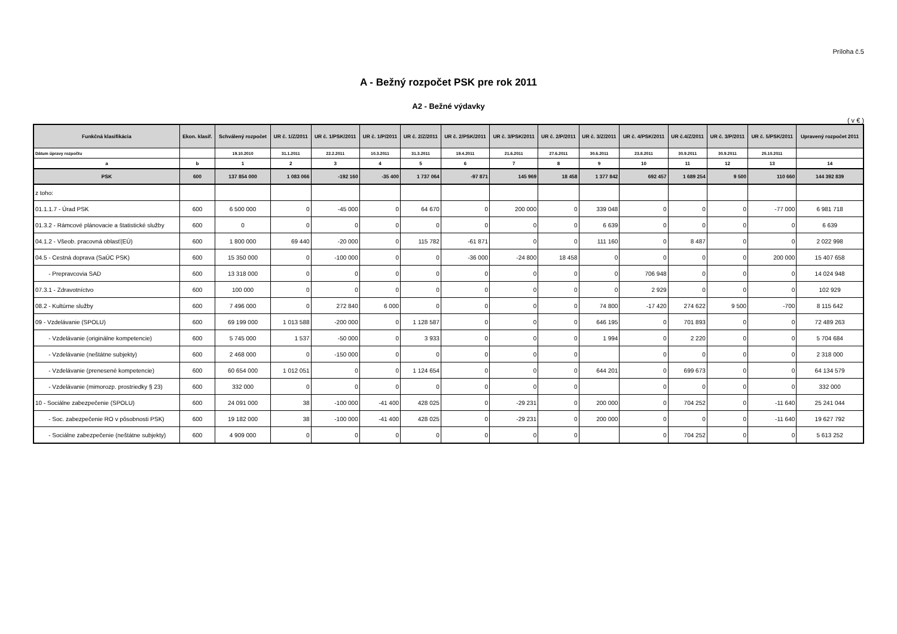Príloha č.5
A - Bežný rozpočet PSK pre rok 2011
A2 - Bežné výdavky
( v € )
| Funkčná klasifikácia | Ekon. klasif. | Schválený rozpočet | UR č. 1/Z/2011 | UR č. 1/PSK/2011 | UR č. 1/P/2011 | UR č. 2/Z/2011 | UR č. 2/PSK/2011 | UR č. 3/PSK/2011 | UR č. 2/P/2011 | UR č. 3/Z/2011 | UR č. 4/PSK/2011 | UR č.4/Z/2011 | UR č. 3/P/2011 | UR č. 5/PSK/2011 | Upravený rozpočet 2011 |
| --- | --- | --- | --- | --- | --- | --- | --- | --- | --- | --- | --- | --- | --- | --- | --- |
| Dátum úpravy rozpočtu | | 19.10.2010 | 31.1.2011 | 22.2.2011 | 10.3.2011 | 31.3.2011 | 19.4.2011 | 21.6.2011 | 27.6.2011 | 30.6.2011 | 23.8.2011 | 30.9.2011 | 30.9.2011 | 25.10.2011 | |
| a | b | 1 | 2 | 3 | 4 | 5 | 6 | 7 | 8 | 9 | 10 | 11 | 12 | 13 | 14 |
| PSK | 600 | 137 854 000 | 1 083 066 | -192 160 | -35 400 | 1 737 064 | -97 871 | 145 969 | 18 458 | 1 377 842 | 692 457 | 1 689 254 | 9 500 | 110 660 | 144 392 839 |
| z toho: | | | | | | | | | | | | | | | |
| 01.1.1.7 - Úrad PSK | 600 | 6 500 000 | 0 | -45 000 | 0 | 64 670 | 0 | 200 000 | 0 | 339 048 | 0 | 0 | 0 | -77 000 | 6 981 718 |
| 01.3.2 - Rámcové plánovacie a štatistické služby | 600 | 0 | 0 | 0 | 0 | 0 | 0 | 0 | 0 | 6 639 | 0 | 0 | 0 | 0 | 6 639 |
| 04.1.2 - Všeob. pracovná oblasť(EÚ) | 600 | 1 800 000 | 69 440 | -20 000 | 0 | 115 782 | -61 871 | 0 | 0 | 111 160 | 0 | 8 487 | 0 | 0 | 2 022 998 |
| 04.5 - Cestná doprava (SaÚC PSK) | 600 | 15 350 000 | 0 | -100 000 | 0 | 0 | -36 000 | -24 800 | 18 458 | 0 | 0 | 0 | 0 | 200 000 | 15 407 658 |
| - Prepravcovia SAD | 600 | 13 318 000 | 0 | 0 | 0 | 0 | 0 | 0 | 0 | 0 | 706 948 | 0 | 0 | 0 | 14 024 948 |
| 07.3.1 - Zdravotníctvo | 600 | 100 000 | 0 | 0 | 0 | 0 | 0 | 0 | 0 | 0 | 2 929 | 0 | 0 | 0 | 102 929 |
| 08.2 - Kultúrne služby | 600 | 7 496 000 | 0 | 272 840 | 6 000 | 0 | 0 | 0 | 0 | 74 800 | -17 420 | 274 622 | 9 500 | -700 | 8 115 642 |
| 09 - Vzdelávanie (SPOLU) | 600 | 69 199 000 | 1 013 588 | -200 000 | 0 | 1 128 587 | 0 | 0 | 0 | 646 195 | 0 | 701 893 | 0 | 0 | 72 489 263 |
| - Vzdelávanie (originálne kompetencie) | 600 | 5 745 000 | 1 537 | -50 000 | 0 | 3 933 | 0 | 0 | 0 | 1 994 | 0 | 2 220 | 0 | 0 | 5 704 684 |
| - Vzdelávanie (neštátne subjekty) | 600 | 2 468 000 | 0 | -150 000 | 0 | 0 | 0 | 0 | 0 | | 0 | 0 | 0 | 0 | 2 318 000 |
| - Vzdelávanie (prenesené kompetencie) | 600 | 60 654 000 | 1 012 051 | 0 | 0 | 1 124 654 | 0 | 0 | 0 | 644 201 | 0 | 699 673 | 0 | 0 | 64 134 579 |
| - Vzdelávanie (mimorozp. prostriedky § 23) | 600 | 332 000 | 0 | 0 | 0 | 0 | 0 | 0 | 0 | | 0 | 0 | 0 | 0 | 332 000 |
| 10 - Sociálne zabezpečenie (SPOLU) | 600 | 24 091 000 | 38 | -100 000 | -41 400 | 428 025 | 0 | -29 231 | 0 | 200 000 | 0 | 704 252 | 0 | -11 640 | 25 241 044 |
| - Soc. zabezpečenie RO v pôsobnosti PSK) | 600 | 19 182 000 | 38 | -100 000 | -41 400 | 428 025 | 0 | -29 231 | 0 | 200 000 | 0 | 0 | 0 | -11 640 | 19 627 792 |
| - Sociálne zabezpečenie (neštátne subjekty) | 600 | 4 909 000 | 0 | 0 | 0 | 0 | 0 | 0 | 0 | | 0 | 704 252 | 0 | 0 | 5 613 252 |